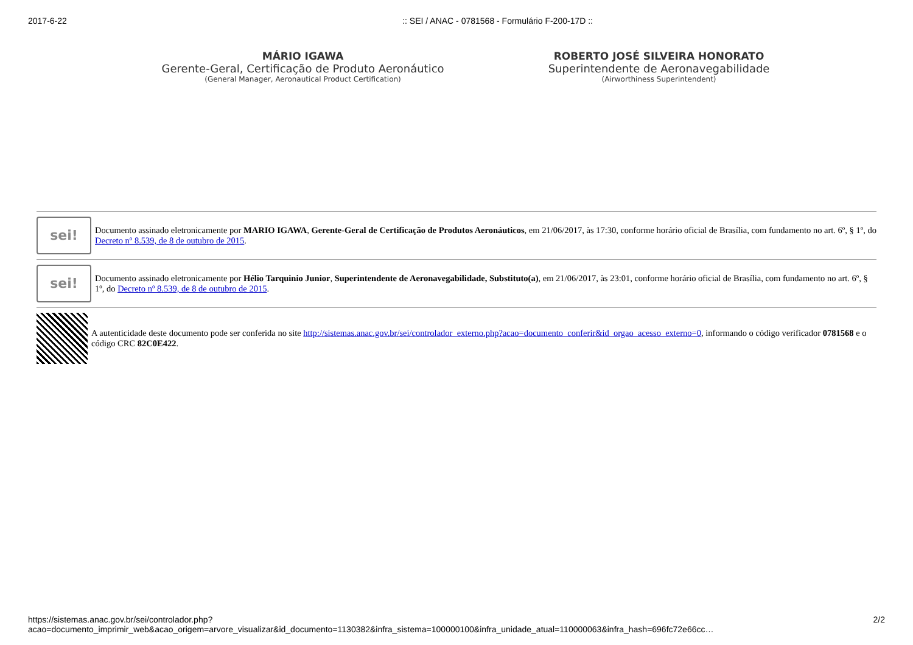2017-6-22:: SEI / ANAC - 0781568 - Formulário F-200-17D ::
MÁRIO IGAWA
Gerente-Geral, Certificação de Produto Aeronáutico
(General Manager, Aeronautical Product Certification)
ROBERTO JOSÉ SILVEIRA HONORATO
Superintendente de Aeronavegabilidade
(Airworthiness Superintendent)
sei!
Documento assinado eletronicamente por MARIO IGAWA, Gerente-Geral de Certificação de Produtos Aeronáuticos, em 21/06/2017, às 17:30, conforme horário oficial de Brasília, com fundamento no art. 6º, § 1º, do Decreto nº 8.539, de 8 de outubro de 2015.
sei!
Documento assinado eletronicamente por Hélio Tarquinio Junior, Superintendente de Aeronavegabilidade, Substituto(a), em 21/06/2017, às 23:01, conforme horário oficial de Brasília, com fundamento no art. 6º, § 1º, do Decreto nº 8.539, de 8 de outubro de 2015.
A autenticidade deste documento pode ser conferida no site http://sistemas.anac.gov.br/sei/controlador_externo.php?acao=documento_conferir&id_orgao_acesso_externo=0, informando o código verificador 0781568 e o código CRC 82C0E422.
https://sistemas.anac.gov.br/sei/controlador.php?acao=documento_imprimir_web&acao_origem=arvore_visualizar&id_documento=1130382&infra_sistema=100000100&infra_unidade_atual=110000063&infra_hash=696fc72e66cc… 2/2